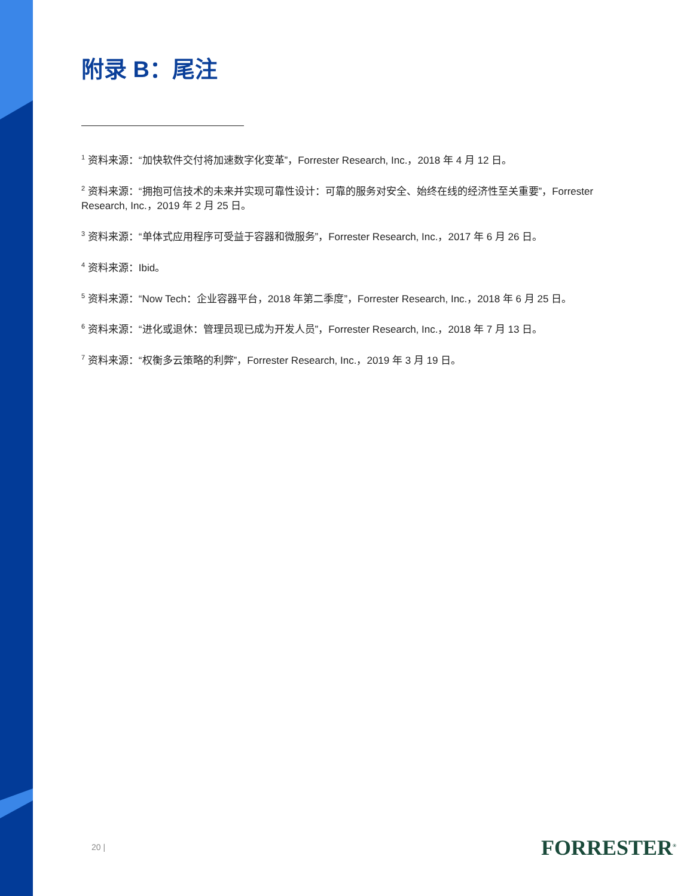附录 B：尾注
<sup>1</sup> 资料来源：“加快软件交付将加速数字化变革”，Forrester Research, Inc.，2018 年 4 月 12 日。
<sup>2</sup> 资料来源：“拥抱可信技术的未来并实现可靠性设计：可靠的服务对安全、始终在线的经济性至关重要”，Forrester Research, Inc.，2019 年 2 月 25 日。
<sup>3</sup> 资料来源：“单体式应用程序可受益于容器和微服务”，Forrester Research, Inc.，2017 年 6 月 26 日。
<sup>4</sup> 资料来源：Ibid。
<sup>5</sup> 资料来源：“Now Tech：企业容器平台，2018 年第二季度”，Forrester Research, Inc.，2018 年 6 月 25 日。
<sup>6</sup> 资料来源：“进化或退休：管理员现已成为开发人员”，Forrester Research, Inc.，2018 年 7 月 13 日。
<sup>7</sup> 资料来源：“权衡多云策略的利弊”，Forrester Research, Inc.，2019 年 3 月 19 日。
20 | FORRESTER<sup>®</sup>